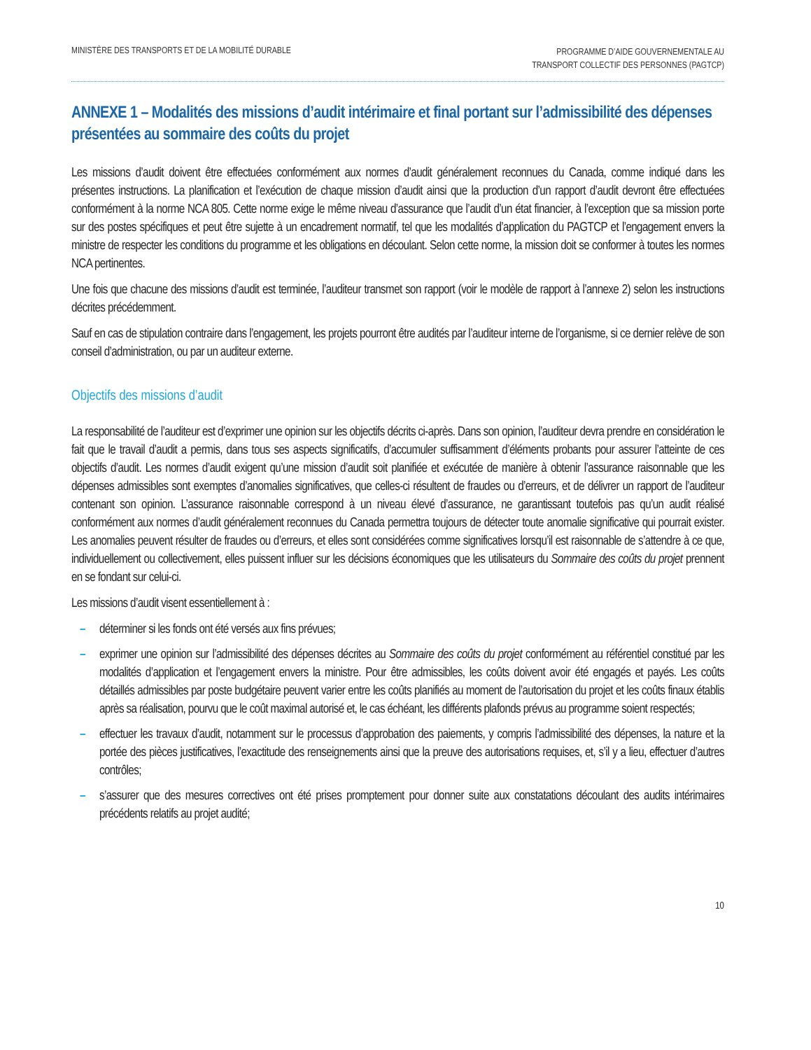MINISTÈRE DES TRANSPORTS ET DE LA MOBILITÉ DURABLE
PROGRAMME D’AIDE GOUVERNEMENTALE AU
TRANSPORT COLLECTIF DES PERSONNES (PAGTCP)
ANNEXE 1 – Modalités des missions d’audit intérimaire et final portant sur l’admissibilité des dépenses présentées au sommaire des coûts du projet
Les missions d’audit doivent être effectuées conformément aux normes d’audit généralement reconnues du Canada, comme indiqué dans les présentes instructions. La planification et l’exécution de chaque mission d’audit ainsi que la production d’un rapport d’audit devront être effectuées conformément à la norme NCA 805. Cette norme exige le même niveau d’assurance que l’audit d’un état financier, à l’exception que sa mission porte sur des postes spécifiques et peut être sujette à un encadrement normatif, tel que les modalités d’application du PAGTCP et l’engagement envers la ministre de respecter les conditions du programme et les obligations en découlant. Selon cette norme, la mission doit se conformer à toutes les normes NCA pertinentes.
Une fois que chacune des missions d’audit est terminée, l’auditeur transmet son rapport (voir le modèle de rapport à l’annexe 2) selon les instructions décrites précédemment.
Sauf en cas de stipulation contraire dans l’engagement, les projets pourront être audités par l’auditeur interne de l’organisme, si ce dernier relève de son conseil d’administration, ou par un auditeur externe.
Objectifs des missions d’audit
La responsabilité de l’auditeur est d’exprimer une opinion sur les objectifs décrits ci-après. Dans son opinion, l’auditeur devra prendre en considération le fait que le travail d’audit a permis, dans tous ses aspects significatifs, d’accumuler suffisamment d’éléments probants pour assurer l’atteinte de ces objectifs d’audit. Les normes d’audit exigent qu’une mission d’audit soit planifiée et exécutée de manière à obtenir l’assurance raisonnable que les dépenses admissibles sont exemptes d’anomalies significatives, que celles-ci résultent de fraudes ou d’erreurs, et de délivrer un rapport de l’auditeur contenant son opinion. L’assurance raisonnable correspond à un niveau élevé d’assurance, ne garantissant toutefois pas qu’un audit réalisé conformément aux normes d’audit généralement reconnues du Canada permettra toujours de détecter toute anomalie significative qui pourrait exister. Les anomalies peuvent résulter de fraudes ou d’erreurs, et elles sont considérées comme significatives lorsqu’il est raisonnable de s’attendre à ce que, individuellement ou collectivement, elles puissent influer sur les décisions économiques que les utilisateurs du Sommaire des coûts du projet prennent en se fondant sur celui-ci.
Les missions d’audit visent essentiellement à :
– déterminer si les fonds ont été versés aux fins prévues;
– exprimer une opinion sur l’admissibilité des dépenses décrites au Sommaire des coûts du projet conformément au référentiel constitué par les modalités d’application et l’engagement envers la ministre. Pour être admissibles, les coûts doivent avoir été engagés et payés. Les coûts détaillés admissibles par poste budgétaire peuvent varier entre les coûts planifiés au moment de l’autorisation du projet et les coûts finaux établis après sa réalisation, pourvu que le coût maximal autorisé et, le cas échéant, les différents plafonds prévus au programme soient respectés;
– effectuer les travaux d’audit, notamment sur le processus d’approbation des paiements, y compris l’admissibilité des dépenses, la nature et la portée des pièces justificatives, l’exactitude des renseignements ainsi que la preuve des autorisations requises, et, s’il y a lieu, effectuer d’autres contrôles;
– s’assurer que des mesures correctives ont été prises promptement pour donner suite aux constatations découlant des audits intérimaires précédents relatifs au projet audité;
10